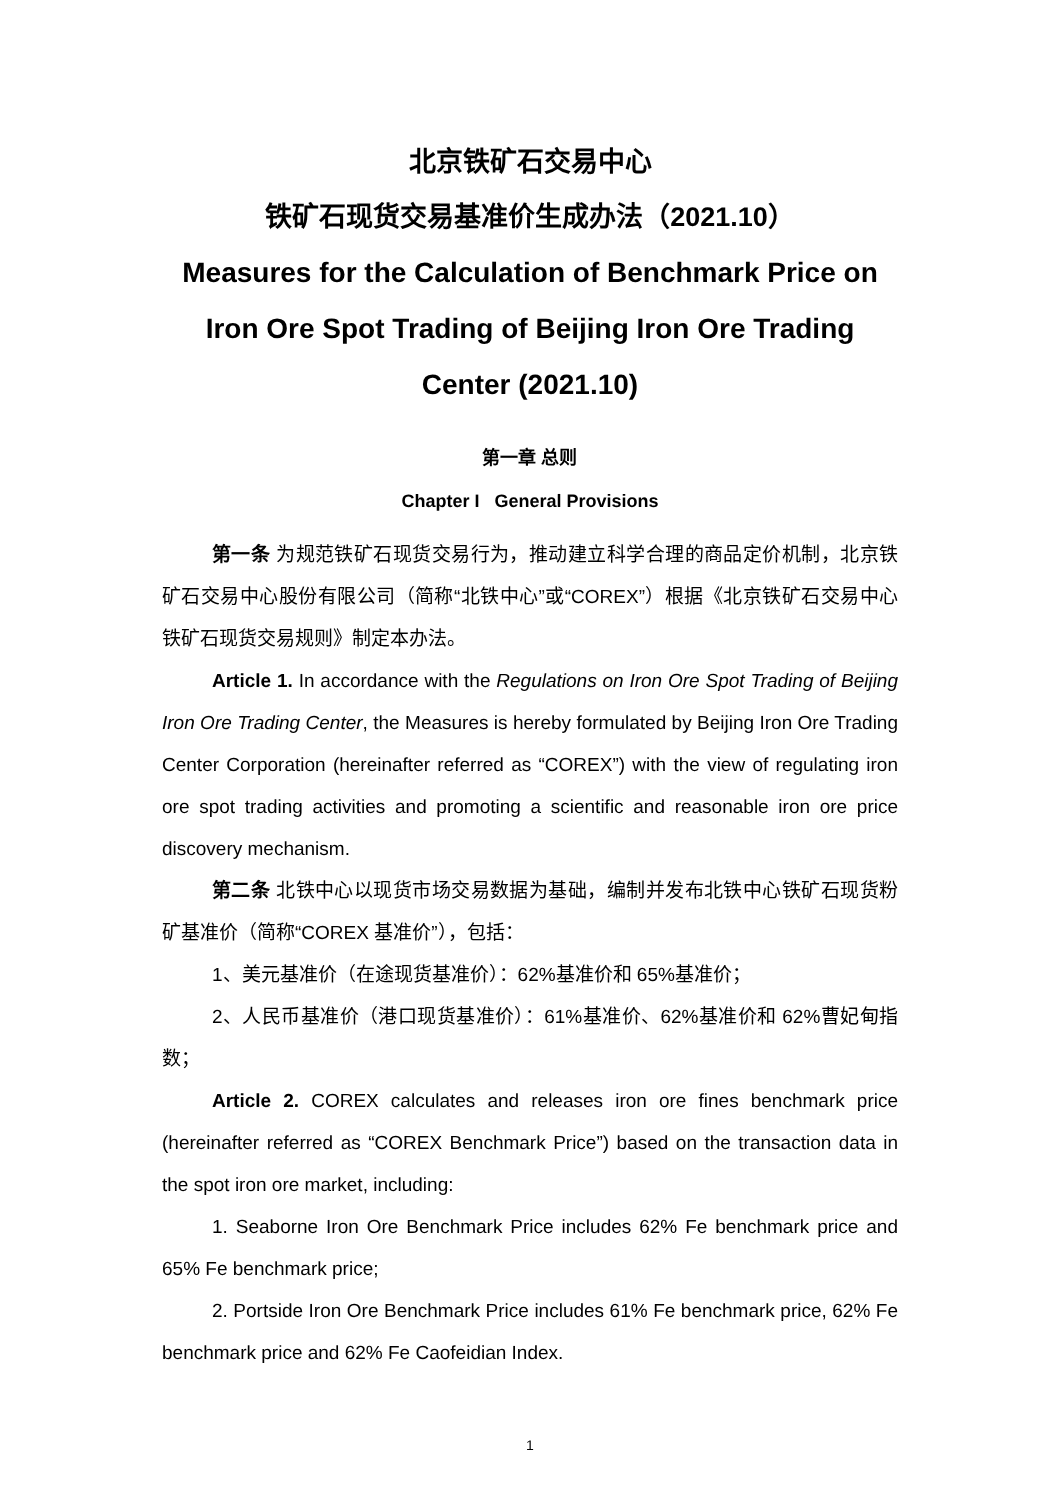北京铁矿石交易中心
铁矿石现货交易基准价生成办法（2021.10）
Measures for the Calculation of Benchmark Price on Iron Ore Spot Trading of Beijing Iron Ore Trading Center (2021.10)
第一章 总则
Chapter I General Provisions
第一条 为规范铁矿石现货交易行为，推动建立科学合理的商品定价机制，北京铁矿石交易中心股份有限公司（简称“北铁中心”或“COREX”）根据《北京铁矿石交易中心铁矿石现货交易规则》制定本办法。
Article 1. In accordance with the Regulations on Iron Ore Spot Trading of Beijing Iron Ore Trading Center, the Measures is hereby formulated by Beijing Iron Ore Trading Center Corporation (hereinafter referred as “COREX”) with the view of regulating iron ore spot trading activities and promoting a scientific and reasonable iron ore price discovery mechanism.
第二条 北铁中心以现货市场交易数据为基础，编制并发布北铁中心铁矿石现货粉矿基准价（简称“COREX 基准价”），包括：
1、美元基准价（在途现货基准价）：62%基准价和 65%基准价；
2、人民币基准价（港口现货基准价）：61%基准价、62%基准价和 62%曹妃甸指数；
Article 2. COREX calculates and releases iron ore fines benchmark price (hereinafter referred as “COREX Benchmark Price”) based on the transaction data in the spot iron ore market, including:
1. Seaborne Iron Ore Benchmark Price includes 62% Fe benchmark price and 65% Fe benchmark price;
2. Portside Iron Ore Benchmark Price includes 61% Fe benchmark price, 62% Fe benchmark price and 62% Fe Caofeidian Index.
1